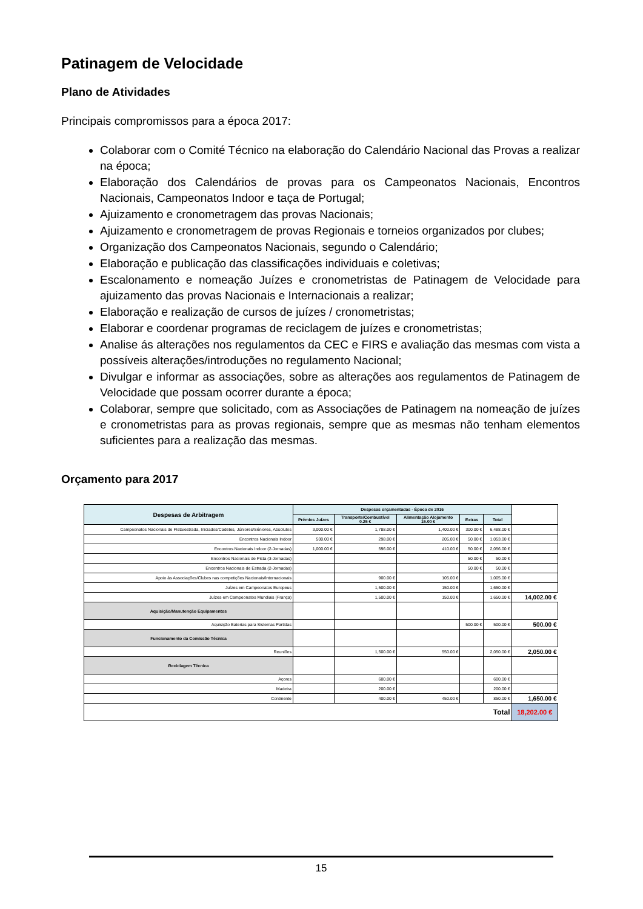Patinagem de Velocidade
Plano de Atividades
Principais compromissos para a época 2017:
Colaborar com o Comité Técnico na elaboração do Calendário Nacional das Provas a realizar na época;
Elaboração dos Calendários de provas para os Campeonatos Nacionais, Encontros Nacionais, Campeonatos Indoor e taça de Portugal;
Ajuizamento e cronometragem das provas Nacionais;
Ajuizamento e cronometragem de provas Regionais e torneios organizados por clubes;
Organização dos Campeonatos Nacionais, segundo o Calendário;
Elaboração e publicação das classificações individuais e coletivas;
Escalonamento e nomeação Juízes e cronometristas de Patinagem de Velocidade para ajuizamento das provas Nacionais e Internacionais a realizar;
Elaboração e realização de cursos de juízes / cronometristas;
Elaborar e coordenar programas de reciclagem de juízes e cronometristas;
Analise ás alterações nos regulamentos da CEC e FIRS e avaliação das mesmas com vista a possíveis alterações/introduções no regulamento Nacional;
Divulgar e informar as associações, sobre as alterações aos regulamentos de Patinagem de Velocidade que possam ocorrer durante a época;
Colaborar, sempre que solicitado, com as Associações de Patinagem na nomeação de juízes e cronometristas para as provas regionais, sempre que as mesmas não tenham elementos suficientes para a realização das mesmas.
Orçamento para 2017
| Despesas de Arbitragem | Despesas orçamentadas - Época de 2016 | | | | | |
| | Prémios Juízes | Transporte/Combustível 0.25 € | Alimentação Alojamento 15.00 € | Extras | Total | |
| Campeonatos Nacionais de Pista/estrada, Iniciados/Cadetes, Júniores/Séniores, Absolutos | 3,000.00 € | 1,788.00 € | 1,400.00 € | 300.00 € | 6,488.00 € | |
| Encontros Nacionais Indoor | 500.00 € | 298.00 € | 205.00 € | 50.00 € | 1,053.00 € | |
| Encontros Nacionais Indoor (2-Jornadas) | 1,000.00 € | 596.00 € | 410.00 € | 50.00 € | 2,056.00 € | |
| Encontros Nacionais de Pista (3-Jornadas) | | | | 50.00 € | 50.00 € | |
| Encontros Nacionais de Estrada (2-Jornadas) | | | | 50.00 € | 50.00 € | |
| Apoio ás Associações/Clubes nas competições Nacionais/Internacionais | | 900.00 € | 105.00 € | | 1,005.00 € | |
| Juízes em Campeonatos Europeus | | 1,500.00 € | 150.00 € | | 1,650.00 € | |
| Juízes em Campeonatos Mundiais (França) | | 1,500.00 € | 150.00 € | | 1,650.00 € | 14,002.00 € |
| Aquisição/Manutenção Equipamentos | | | | | | |
| Aquisição Baterias para Sistemas Partidas | | | | 500.00 € | 500.00 € | 500.00 € |
| Funcionamento da Comissão Técnica | | | | | | |
| Reuniões | | 1,500.00 € | 550.00 € | | 2,050.00 € | 2,050.00 € |
| Reciclagem Técnica | | | | | | |
| Açores | | 600.00 € | | | 600.00 € | |
| Madeira | | 200.00 € | | | 200.00 € | |
| Continente | | 400.00 € | 450.00 € | | 850.00 € | 1,650.00 € |
| Total | | | | | | 18,202.00 € |
15